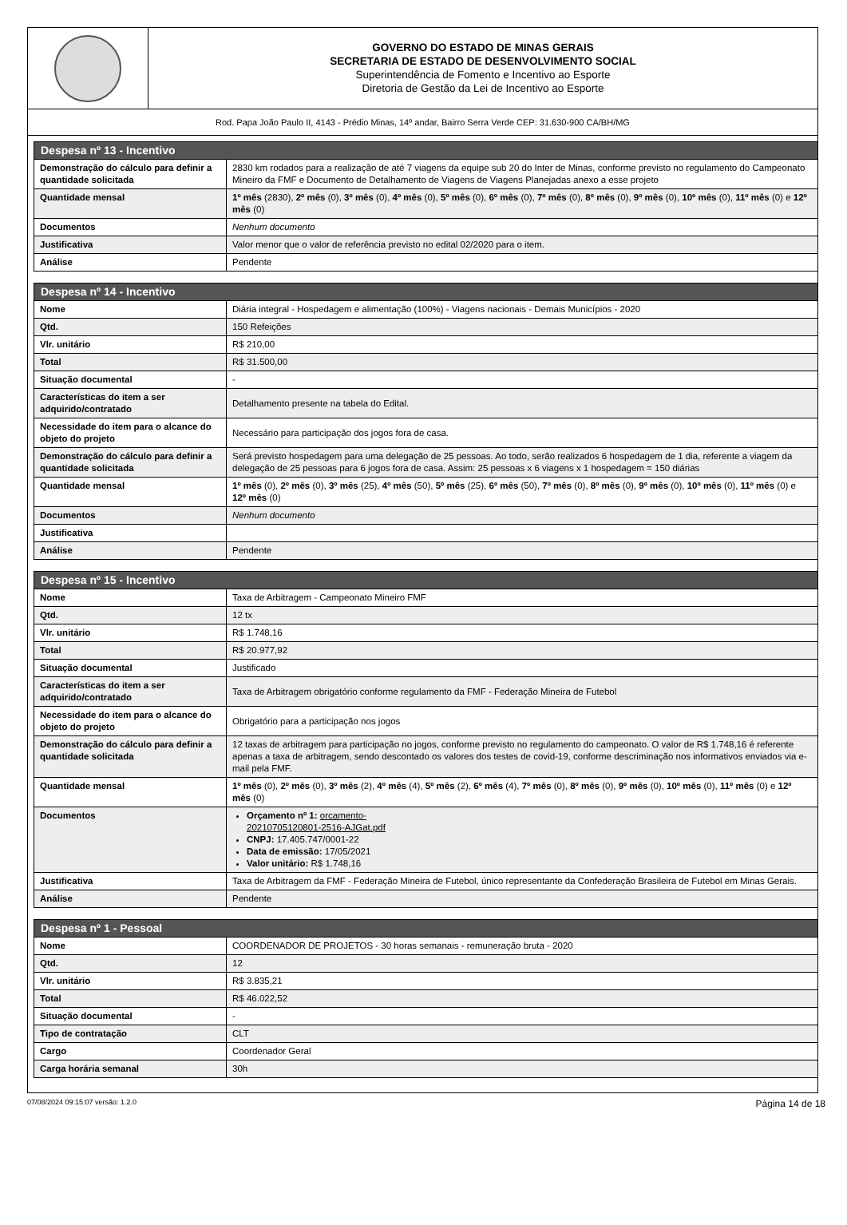GOVERNO DO ESTADO DE MINAS GERAIS
SECRETARIA DE ESTADO DE DESENVOLVIMENTO SOCIAL
Superintendência de Fomento e Incentivo ao Esporte
Diretoria de Gestão da Lei de Incentivo ao Esporte
Rod. Papa João Paulo II, 4143 - Prédio Minas, 14º andar, Bairro Serra Verde CEP: 31.630-900 CA/BH/MG
| Despesa nº 13 - Incentivo | |
| --- | --- |
| Demonstração do cálculo para definir a quantidade solicitada | 2830 km rodados para a realização de até 7 viagens da equipe sub 20 do Inter de Minas, conforme previsto no regulamento do Campeonato Mineiro da FMF e Documento de Detalhamento de Viagens de Viagens Planejadas anexo a esse projeto |
| Quantidade mensal | 1º mês (2830), 2º mês (0), 3º mês (0), 4º mês (0), 5º mês (0), 6º mês (0), 7º mês (0), 8º mês (0), 9º mês (0), 10º mês (0), 11º mês (0) e 12º mês (0) |
| Documentos | Nenhum documento |
| Justificativa | Valor menor que o valor de referência previsto no edital 02/2020 para o item. |
| Análise | Pendente |
| Despesa nº 14 - Incentivo | |
| --- | --- |
| Nome | Diária integral - Hospedagem e alimentação (100%) - Viagens nacionais - Demais Municípios - 2020 |
| Qtd. | 150 Refeições |
| Vlr. unitário | R$ 210,00 |
| Total | R$ 31.500,00 |
| Situação documental | - |
| Características do item a ser adquirido/contratado | Detalhamento presente na tabela do Edital. |
| Necessidade do item para o alcance do objeto do projeto | Necessário para participação dos jogos fora de casa. |
| Demonstração do cálculo para definir a quantidade solicitada | Será previsto hospedagem para uma delegação de 25 pessoas. Ao todo, serão realizados 6 hospedagem de 1 dia, referente a viagem da delegação de 25 pessoas para 6 jogos fora de casa. Assim: 25 pessoas x 6 viagens x 1 hospedagem = 150 diárias |
| Quantidade mensal | 1º mês (0), 2º mês (0), 3º mês (25), 4º mês (50), 5º mês (25), 6º mês (50), 7º mês (0), 8º mês (0), 9º mês (0), 10º mês (0), 11º mês (0) e 12º mês (0) |
| Documentos | Nenhum documento |
| Justificativa | |
| Análise | Pendente |
| Despesa nº 15 - Incentivo | |
| --- | --- |
| Nome | Taxa de Arbitragem - Campeonato Mineiro FMF |
| Qtd. | 12 tx |
| Vlr. unitário | R$ 1.748,16 |
| Total | R$ 20.977,92 |
| Situação documental | Justificado |
| Características do item a ser adquirido/contratado | Taxa de Arbitragem obrigatório conforme regulamento da FMF - Federação Mineira de Futebol |
| Necessidade do item para o alcance do objeto do projeto | Obrigatório para a participação nos jogos |
| Demonstração do cálculo para definir a quantidade solicitada | 12 taxas de arbitragem para participação no jogos, conforme previsto no regulamento do campeonato. O valor de R$ 1.748,16 é referente apenas a taxa de arbitragem, sendo descontado os valores dos testes de covid-19, conforme descriminação nos informativos enviados via e-mail pela FMF. |
| Quantidade mensal | 1º mês (0), 2º mês (0), 3º mês (2), 4º mês (4), 5º mês (2), 6º mês (4), 7º mês (0), 8º mês (0), 9º mês (0), 10º mês (0), 11º mês (0) e 12º mês (0) |
| Documentos | Orçamento nº 1: orcamento- 20210705120801-2516-AJGat.pdf CNPJ: 17.405.747/0001-22 Data de emissão: 17/05/2021 Valor unitário: R$ 1.748,16 |
| Justificativa | Taxa de Arbitragem da FMF - Federação Mineira de Futebol, único representante da Confederação Brasileira de Futebol em Minas Gerais. |
| Análise | Pendente |
| Despesa nº 1 - Pessoal | |
| --- | --- |
| Nome | COORDENADOR DE PROJETOS - 30 horas semanais - remuneração bruta - 2020 |
| Qtd. | 12 |
| Vlr. unitário | R$ 3.835,21 |
| Total | R$ 46.022,52 |
| Situação documental | - |
| Tipo de contratação | CLT |
| Cargo | Coordenador Geral |
| Carga horária semanal | 30h |
07/08/2024 09:15:07 versão: 1.2.0 Página 14 de 18